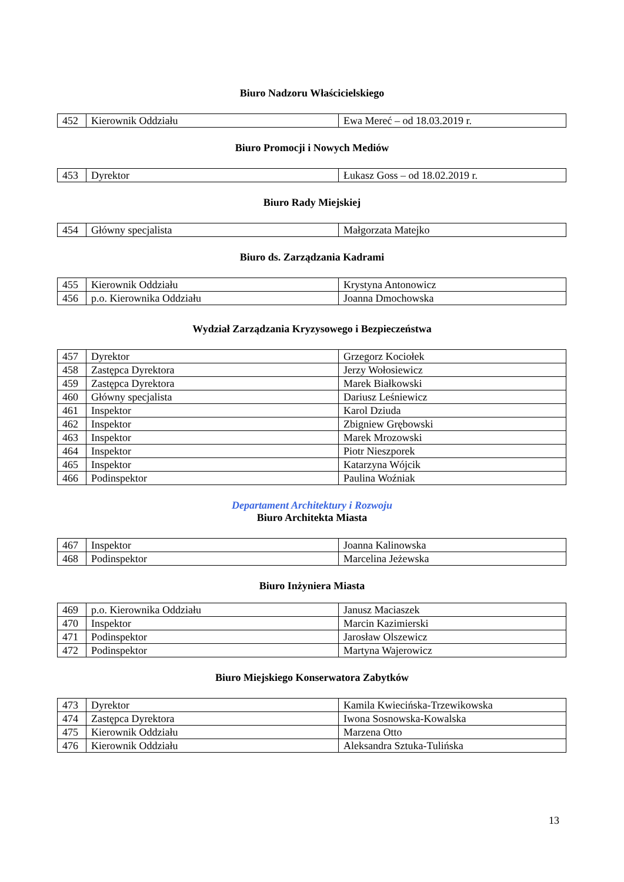Biuro Nadzoru Właścicielskiego
| 452 | Kierownik Oddziału | Ewa Mereć – od 18.03.2019 r. |
Biuro Promocji i Nowych Mediów
| 453 | Dyrektor | Łukasz Goss – od 18.02.2019 r. |
Biuro Rady Miejskiej
| 454 | Główny specjalista | Małgorzata Matejko |
Biuro ds. Zarządzania Kadrami
| 455 | Kierownik Oddziału | Krystyna Antonowicz |
| 456 | p.o. Kierownika Oddziału | Joanna Dmochowska |
Wydział Zarządzania Kryzysowego i Bezpieczeństwa
| 457 | Dyrektor | Grzegorz Kociołek |
| 458 | Zastępca Dyrektora | Jerzy Wołosiewicz |
| 459 | Zastępca Dyrektora | Marek Białkowski |
| 460 | Główny specjalista | Dariusz Leśniewicz |
| 461 | Inspektor | Karol Dziuda |
| 462 | Inspektor | Zbigniew Grębowski |
| 463 | Inspektor | Marek Mrozowski |
| 464 | Inspektor | Piotr Nieszporek |
| 465 | Inspektor | Katarzyna Wójcik |
| 466 | Podinspektor | Paulina Woźniak |
Departament Architektury i Rozwoju
Biuro Architekta Miasta
| 467 | Inspektor | Joanna Kalinowska |
| 468 | Podinspektor | Marcelina Jeżewska |
Biuro Inżyniera Miasta
| 469 | p.o. Kierownika Oddziału | Janusz Maciaszek |
| 470 | Inspektor | Marcin Kazimierski |
| 471 | Podinspektor | Jarosław Olszewicz |
| 472 | Podinspektor | Martyna Wajerowicz |
Biuro Miejskiego Konserwatora Zabytków
| 473 | Dyrektor | Kamila Kwiecińska-Trzewikowska |
| 474 | Zastępca Dyrektora | Iwona Sosnowska-Kowalska |
| 475 | Kierownik Oddziału | Marzena Otto |
| 476 | Kierownik Oddziału | Aleksandra Sztuka-Tulińska |
13